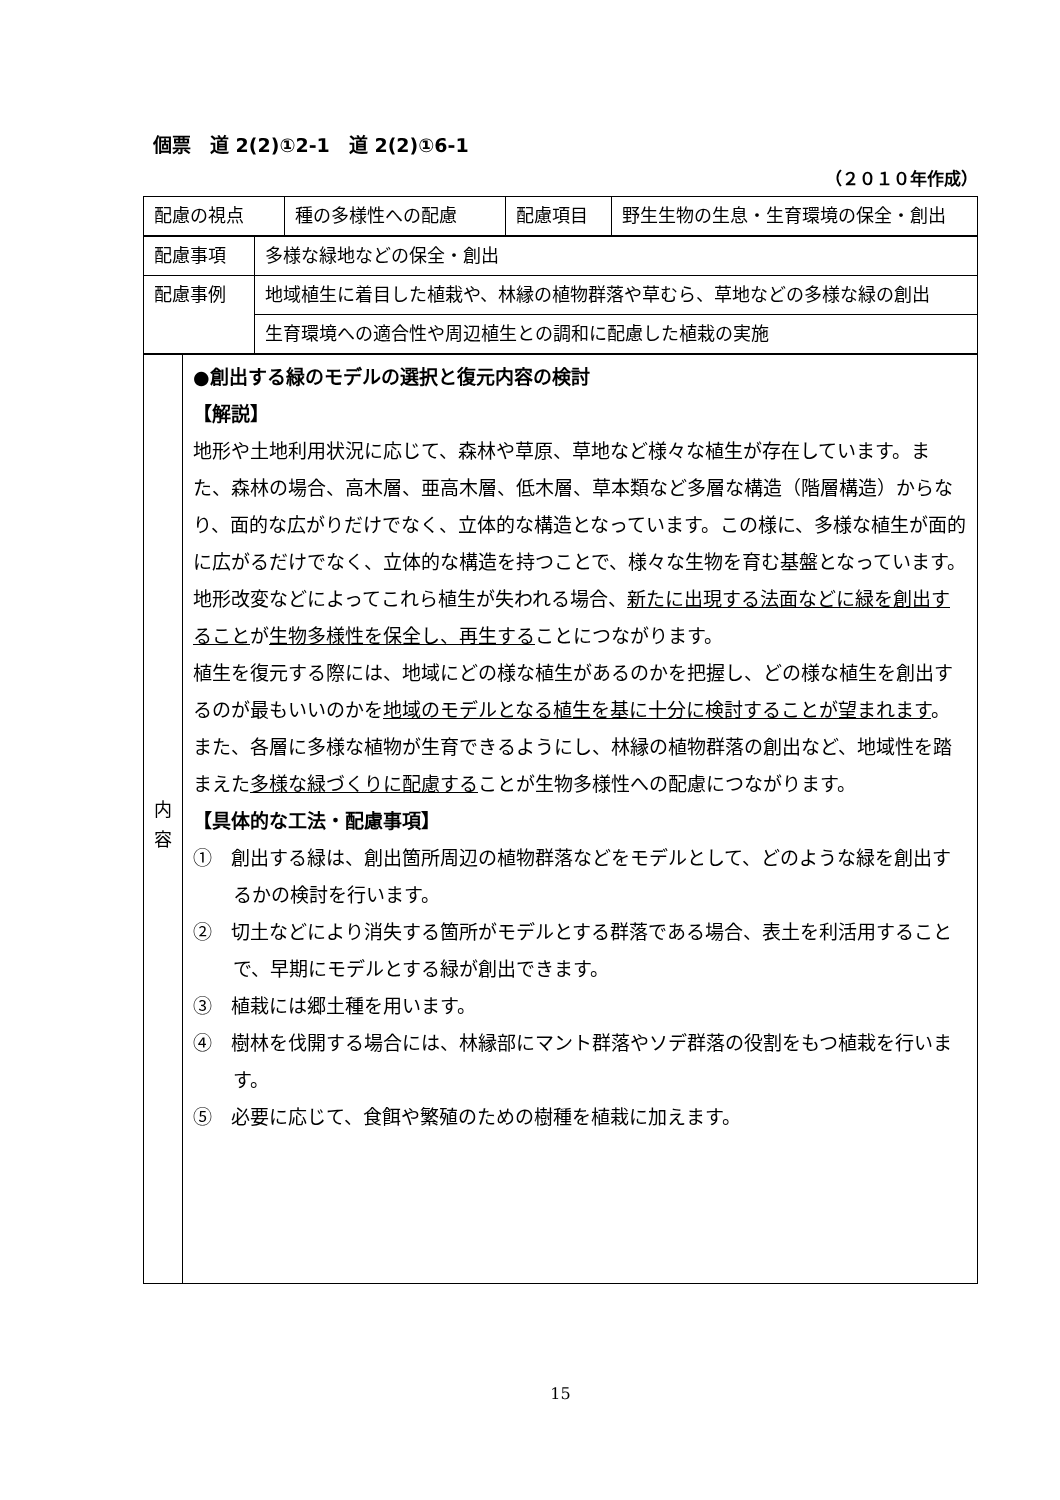個票　道 2(2)①2-1　道 2(2)①6-1
（２０１０年作成）
| 配慮の視点 | 種の多様性への配慮 | 配慮項目 | 野生生物の生息・生育環境の保全・創出 |
| 配慮事項 | 多様な緑地などの保全・創出 |
| 配慮事例 | 地域植生に着目した植栽や、林縁の植物群落や草むら、草地などの多様な緑の創出 |
| | 生育環境への適合性や周辺植生との調和に配慮した植栽の実施 |
| 内 容 | ●創出する緑のモデルの選択と復元内容の検討 【解説】 地形や土地利用状況に応じて、森林や草原、草地など様々な植生が存在しています。また、森林の場合、高木層、亜高木層、低木層、草本類など多層な構造（階層構造）からなり、面的な広がりだけでなく、立体的な構造となっています。この様に、多様な植生が面的に広がるだけでなく、立体的な構造を持つことで、様々な生物を育む基盤となっています。 地形改変などによってこれら植生が失われる場合、 新たに出現する法面などに緑を創出すること が 生物多様性を保全し、再生する ことにつながります。 植生を復元する際には、地域にどの様な植生があるのかを把握し、どの様な植生を創出するのが最もいいのかを 地域のモデルとなる植生を基に十分に検討することが望まれます 。また、各層に多様な植物が生育できるようにし、林縁の植物群落の創出など、地域性を踏まえた 多様な緑づくりに配慮する ことが生物多様性への配慮につながります。 【具体的な工法・配慮事項】 ① 創出する緑は、創出箇所周辺の植物群落などをモデルとして、どのような緑を創出するかの検討を行います。 ② 切土などにより消失する箇所がモデルとする群落である場合、表土を利活用することで、早期にモデルとする緑が創出できます。 ③ 植栽には郷土種を用います。 ④ 樹林を伐開する場合には、林縁部にマント群落やソデ群落の役割をもつ植栽を行います。 ⑤ 必要に応じて、食餌や繁殖のための樹種を植栽に加えます。 |
15